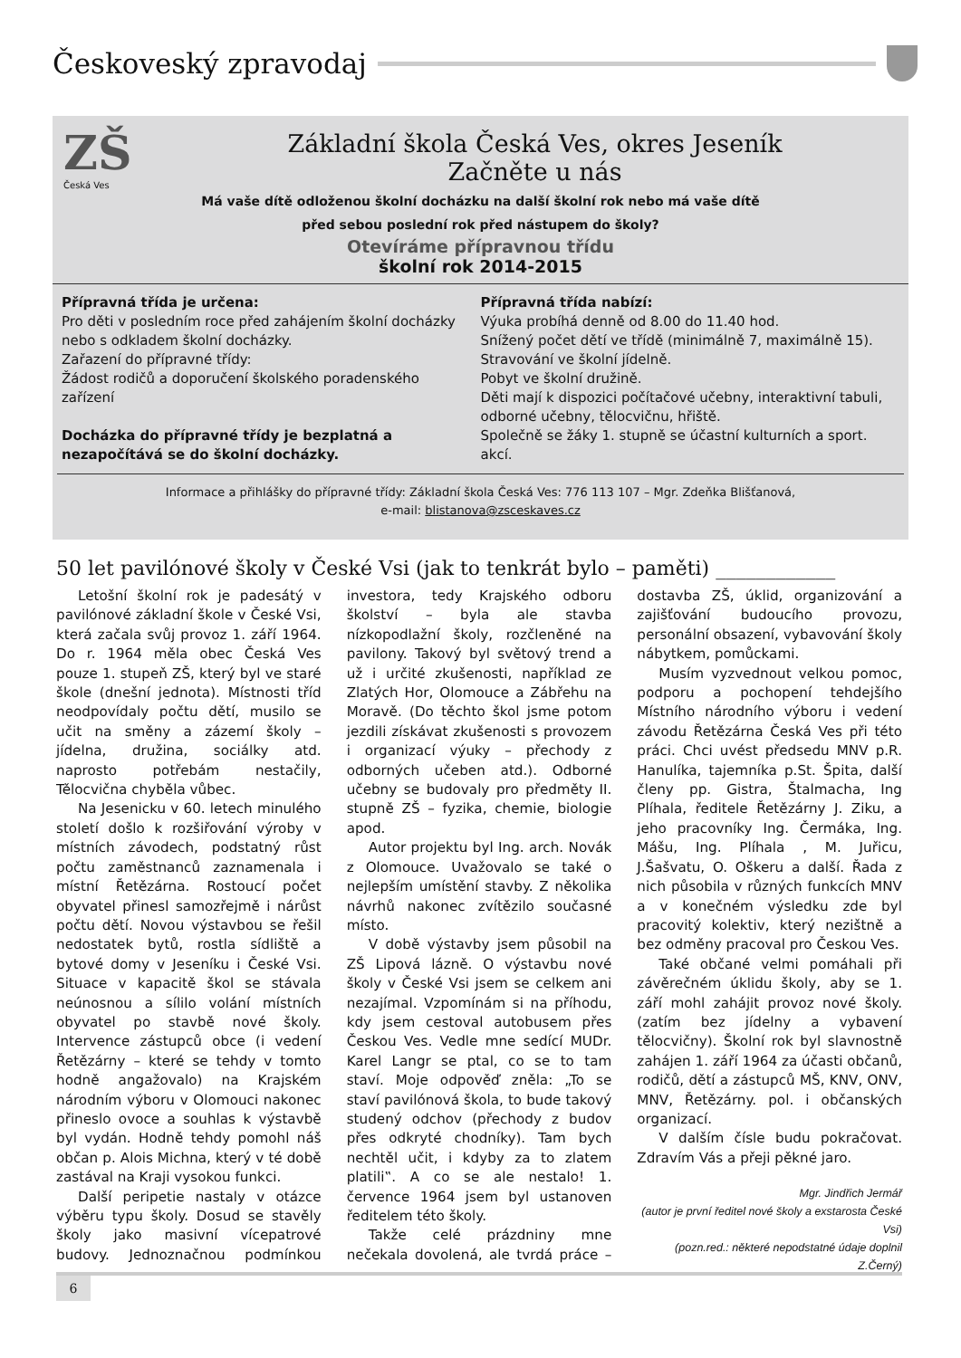Českoveský zpravodaj
ZŠ
Česká Ves
Základní škola Česká Ves, okres Jeseník
Začněte u nás
Má vaše dítě odloženou školní docházku na další školní rok nebo má vaše dítě
před sebou poslední rok před nástupem do školy?
Otevíráme přípravnou třídu
školní rok 2014-2015
Přípravná třída je určena:
Pro děti v posledním roce před zahájením školní docházky nebo s odkladem školní docházky.
Zařazení do přípravné třídy:
Žádost rodičů a doporučení školského poradenského zařízení
Docházka do přípravné třídy je bezplatná a nezapočítává se do školní docházky.
Přípravná třída nabízí:
Výuka probíhá denně od 8.00 do 11.40 hod.
Snížený počet dětí ve třídě (minimálně 7, maximálně 15).
Stravování ve školní jídelně.
Pobyt ve školní družině.
Děti mají k dispozici počítačové učebny, interaktivní tabuli, odborné učebny, tělocvičnu, hřiště.
Společně se žáky 1. stupně se účastní kulturních a sport. akcí.
Informace a přihlášky do přípravné třídy: Základní škola Česká Ves: 776 113 107 – Mgr. Zdeňka Blišťanová,
e-mail: blistanova@zsceskaves.cz
50 let pavilónové školy v České Vsi (jak to tenkrát bylo – paměti) ____________
Letošní školní rok je padesátý v pavilónové základní škole v České Vsi, která začala svůj provoz 1. září 1964. Do r. 1964 měla obec Česká Ves pouze 1. stupeň ZŠ, který byl ve staré škole (dnešní jednota). Místnosti tříd neodpovídaly počtu dětí, musilo se učit na směny a zázemí školy – jídelna, družina, sociálky atd. naprosto potřebám nestačily, Tělocvična chyběla vůbec.
Na Jesenicku v 60. letech minulého století došlo k rozšiřování výroby v místních závodech, podstatný růst počtu zaměstnanců zaznamenala i místní Řetězárna. Rostoucí počet obyvatel přinesl samozřejmě i nárůst počtu dětí. Novou výstavbou se řešil nedostatek bytů, rostla sídliště a bytové domy v Jeseníku i České Vsi. Situace v kapacitě škol se stávala neúnosnou a sílilo volání místních obyvatel po stavbě nové školy. Intervence zástupců obce (i vedení Řetězárny – které se tehdy v tomto hodně angažovalo) na Krajském národním výboru v Olomouci nakonec přineslo ovoce a souhlas k výstavbě byl vydán. Hodně tehdy pomohl náš občan p. Alois Michna, který v té době zastával na Kraji vysokou funkci.
Další peripetie nastaly v otázce výběru typu školy. Dosud se stavěly školy jako masivní vícepatrové budovy. Jednoznačnou podmínkou investora, tedy Krajského odboru školství – byla ale stavba nízkopodlažní školy, rozčleněné na pavilony. Takový byl světový trend a už i určité zkušenosti, například ze Zlatých Hor, Olomouce a Zábřehu na Moravě. (Do těchto škol jsme potom jezdili získávat zkušenosti s provozem i organizací výuky – přechody z odborných učeben atd.). Odborné učebny se budovaly pro předměty II. stupně ZŠ – fyzika, chemie, biologie apod.
Autor projektu byl Ing. arch. Novák z Olomouce. Uvažovalo se také o nejlepším umístění stavby. Z několika návrhů nakonec zvítězilo současné místo.
V době výstavby jsem působil na ZŠ Lipová lázně. O výstavbu nové školy v České Vsi jsem se celkem ani nezajímal. Vzpomínám si na příhodu, kdy jsem cestoval autobusem přes Českou Ves. Vedle mne sedící MUDr. Karel Langr se ptal, co se to tam staví. Moje odpověď zněla: „To se staví pavilónová škola, to bude takový studený odchov (přechody z budov přes odkryté chodníky). Tam bych nechtěl učit, i kdyby za to zlatem platili‟. A co se ale nestalo! 1. července 1964 jsem byl ustanoven ředitelem této školy.
Takže celé prázdniny mne nečekala dovolená, ale tvrdá práce – dostavba ZŠ, úklid, organizování a zajišťování budoucího provozu, personální obsazení, vybavování školy nábytkem, pomůckami.
Musím vyzvednout velkou pomoc, podporu a pochopení tehdejšího Místního národního výboru i vedení závodu Řetězárna Česká Ves při této práci. Chci uvést předsedu MNV p.R. Hanulíka, tajemníka p.St. Špita, další členy pp. Gistra, Štalmacha, Ing Plíhala, ředitele Řetězárny J. Ziku, a jeho pracovníky Ing. Čermáka, Ing. Mášu, Ing. Plíhala , M. Juřicu, J.Šašvatu, O. Oškeru a další. Řada z nich působila v různých funkcích MNV a v konečném výsledku zde byl pracovitý kolektiv, který nezištně a bez odměny pracoval pro Českou Ves.
Také občané velmi pomáhali při závěrečném úklidu školy, aby se 1. září mohl zahájit provoz nové školy. (zatím bez jídelny a vybavení tělocvičny). Školní rok byl slavnostně zahájen 1. září 1964 za účasti občanů, rodičů, dětí a zástupců MŠ, KNV, ONV, MNV, Řetězárny. pol. i občanských organizací.
V dalším čísle budu pokračovat. Zdravím Vás a přeji pěkné jaro.
Mgr. Jindřich Jermář
(autor je první ředitel nové školy a exstarosta České Vsi)
(pozn.red.: některé nepodstatné údaje doplnil Z.Černý)
6